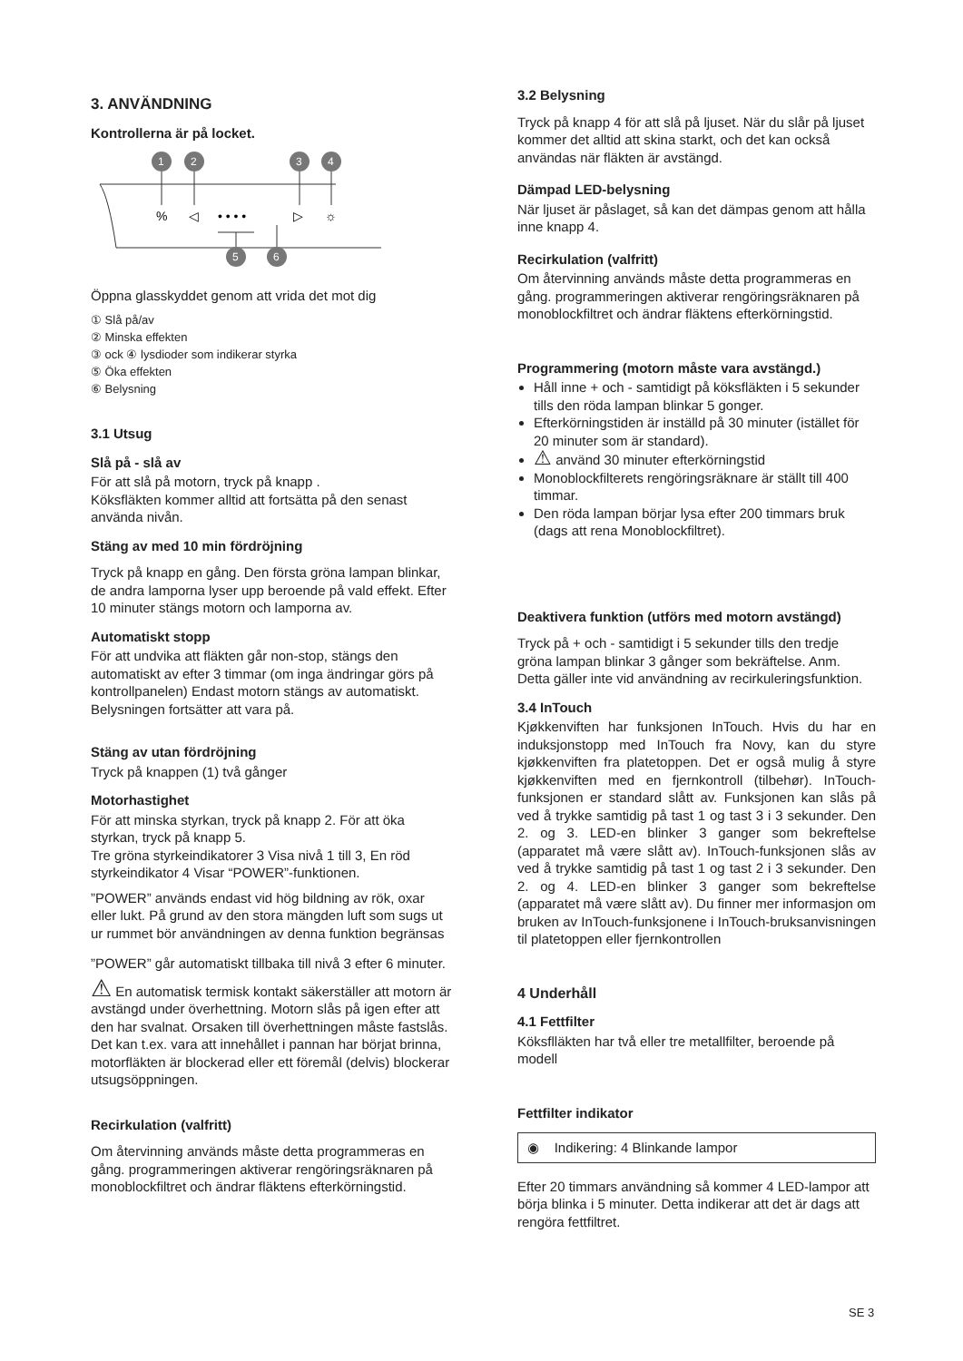3. ANVÄNDNING
Kontrollerna är på locket.
1
2
3
4
5
6
%
◁
• • • •
▷
☼
Öppna glasskyddet genom att vrida det mot dig
① Slå på/av
② Minska effekten
③ ock ④ lysdioder som indikerar styrka
⑤ Öka effekten
⑥ Belysning
3.1 Utsug
Slå på - slå av
För att slå på motorn, tryck på knapp .
Köksfläkten kommer alltid att fortsätta på den senast använda nivån.
Stäng av med 10 min fördröjning
Tryck på knapp en gång. Den första gröna lampan blinkar, de andra lamporna lyser upp beroende på vald effekt. Efter 10 minuter stängs motorn och lamporna av.
Automatiskt stopp
För att undvika att fläkten går non-stop, stängs den automatiskt av efter 3 timmar (om inga ändringar görs på kontrollpanelen) Endast motorn stängs av automatiskt. Belysningen fortsätter att vara på.
Stäng av utan fördröjning
Tryck på knappen (1) två gånger
Motorhastighet
För att minska styrkan, tryck på knapp 2. För att öka styrkan, tryck på knapp 5.
Tre gröna styrkeindikatorer 3 Visa nivå 1 till 3, En röd styrkeindikator 4 Visar “POWER”-funktionen.
”POWER” används endast vid hög bildning av rök, oxar eller lukt. På grund av den stora mängden luft som sugs ut ur rummet bör användningen av denna funktion begränsas
”POWER” går automatiskt tillbaka till nivå 3 efter 6 minuter.
⚠ En automatisk termisk kontakt säkerställer att motorn är avstängd under överhettning. Motorn slås på igen efter att den har svalnat. Orsaken till överhettningen måste fastslås. Det kan t.ex. vara att innehållet i pannan har börjat brinna, motorfläkten är blockerad eller ett föremål (delvis) blockerar utsugsöppningen.
Recirkulation (valfritt)
Om återvinning används måste detta programmeras en gång. programmeringen aktiverar rengöringsräknaren på monoblockfiltret och ändrar fläktens efterkörningstid.
3.2 Belysning
Tryck på knapp 4 för att slå på ljuset. När du slår på ljuset kommer det alltid att skina starkt, och det kan också användas när fläkten är avstängd.
Dämpad LED-belysning
När ljuset är påslaget, så kan det dämpas genom att hålla inne knapp 4.
Recirkulation (valfritt)
Om återvinning används måste detta programmeras en gång. programmeringen aktiverar rengöringsräknaren på monoblockfiltret och ändrar fläktens efterkörningstid.
Programmering (motorn måste vara avstängd.)
Håll inne + och - samtidigt på köksfläkten i 5 sekunder tills den röda lampan blinkar 5 gonger.
Efterkörningstiden är inställd på 30 minuter (istället för 20 minuter som är standard).
⚠ använd 30 minuter efterkörningstid
Monoblockfilterets rengöringsräknare är ställt till 400 timmar.
Den röda lampan börjar lysa efter 200 timmars bruk (dags att rena Monoblockfiltret).
Deaktivera funktion (utförs med motorn avstängd)
Tryck på + och - samtidigt i 5 sekunder tills den tredje gröna lampan blinkar 3 gånger som bekräftelse. Anm. Detta gäller inte vid användning av recirkuleringsfunktion.
3.4 InTouch
Kjøkkenviften har funksjonen InTouch. Hvis du har en induksjonstopp med InTouch fra Novy, kan du styre kjøkkenviften fra platetoppen. Det er også mulig å styre kjøkkenviften med en fjernkontroll (tilbehør). InTouch-funksjonen er standard slått av. Funksjonen kan slås på ved å trykke samtidig på tast 1 og tast 3 i 3 sekunder. Den 2. og 3. LED-en blinker 3 ganger som bekreftelse (apparatet må være slått av). InTouch-funksjonen slås av ved å trykke samtidig på tast 1 og tast 2 i 3 sekunder. Den 2. og 4. LED-en blinker 3 ganger som bekreftelse (apparatet må være slått av). Du finner mer informasjon om bruken av InTouch-funksjonene i InTouch-bruksanvisningen til platetoppen eller fjernkontrollen
4 Underhåll
4.1 Fettfilter
Köksflläkten har två eller tre metallfilter, beroende på modell
Fettfilter indikator
◉ Indikering: 4 Blinkande lampor
Efter 20 timmars användning så kommer 4 LED-lampor att börja blinka i 5 minuter. Detta indikerar att det är dags att rengöra fettfiltret.
SE 3